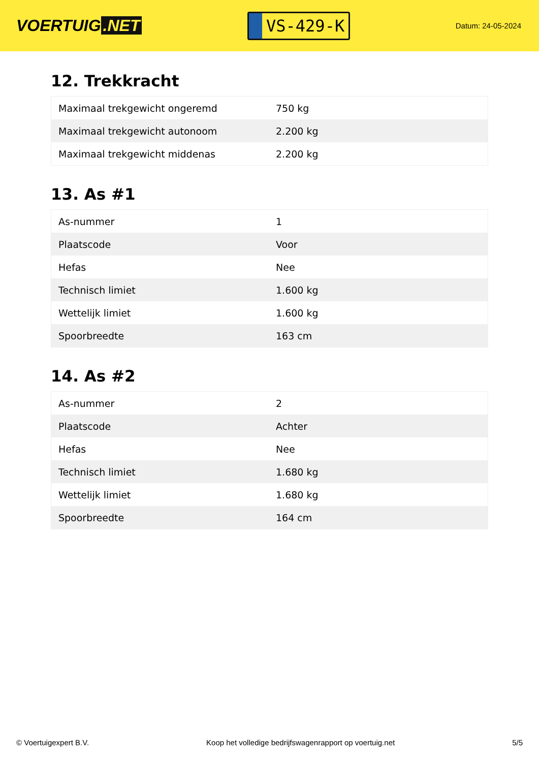VOERTUIG.NET
VS-429-K
Datum: 24-05-2024
12. Trekkracht
| Maximaal trekgewicht ongeremd | 750 kg |
| Maximaal trekgewicht autonoom | 2.200 kg |
| Maximaal trekgewicht middenas | 2.200 kg |
13. As #1
| As-nummer | 1 |
| Plaatscode | Voor |
| Hefas | Nee |
| Technisch limiet | 1.600 kg |
| Wettelijk limiet | 1.600 kg |
| Spoorbreedte | 163 cm |
14. As #2
| As-nummer | 2 |
| Plaatscode | Achter |
| Hefas | Nee |
| Technisch limiet | 1.680 kg |
| Wettelijk limiet | 1.680 kg |
| Spoorbreedte | 164 cm |
© Voertuigexpert B.V. Koop het volledige bedrijfswagenrapport op voertuig.net 5/5